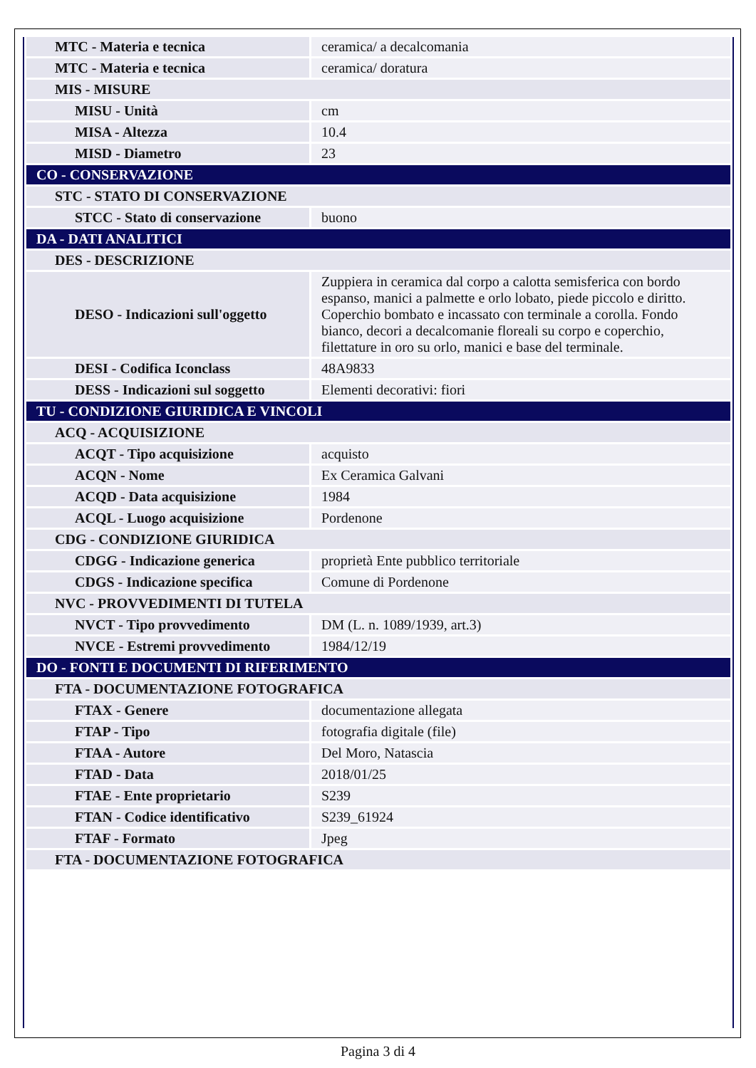| MTC - Materia e tecnica | ceramica/ a decalcomania |
| MTC - Materia e tecnica | ceramica/ doratura |
| MIS - MISURE | |
| MISU - Unità | cm |
| MISA - Altezza | 10.4 |
| MISD - Diametro | 23 |
| CO - CONSERVAZIONE | |
| STC - STATO DI CONSERVAZIONE | |
| STCC - Stato di conservazione | buono |
| DA - DATI ANALITICI | |
| DES - DESCRIZIONE | |
| DESO - Indicazioni sull'oggetto | Zuppiera in ceramica dal corpo a calotta semisferica con bordo espanso, manici a palmette e orlo lobato, piede piccolo e diritto. Coperchio bombato e incassato con terminale a corolla. Fondo bianco, decori a decalcomanie floreali su corpo e coperchio, filettature in oro su orlo, manici e base del terminale. |
| DESI - Codifica Iconclass | 48A9833 |
| DESS - Indicazioni sul soggetto | Elementi decorativi: fiori |
| TU - CONDIZIONE GIURIDICA E VINCOLI | |
| ACQ - ACQUISIZIONE | |
| ACQT - Tipo acquisizione | acquisto |
| ACQN - Nome | Ex Ceramica Galvani |
| ACQD - Data acquisizione | 1984 |
| ACQL - Luogo acquisizione | Pordenone |
| CDG - CONDIZIONE GIURIDICA | |
| CDGG - Indicazione generica | proprietà Ente pubblico territoriale |
| CDGS - Indicazione specifica | Comune di Pordenone |
| NVC - PROVVEDIMENTI DI TUTELA | |
| NVCT - Tipo provvedimento | DM (L. n. 1089/1939, art.3) |
| NVCE - Estremi provvedimento | 1984/12/19 |
| DO - FONTI E DOCUMENTI DI RIFERIMENTO | |
| FTA - DOCUMENTAZIONE FOTOGRAFICA | |
| FTAX - Genere | documentazione allegata |
| FTAP - Tipo | fotografia digitale (file) |
| FTAA - Autore | Del Moro, Natascia |
| FTAD - Data | 2018/01/25 |
| FTAE - Ente proprietario | S239 |
| FTAN - Codice identificativo | S239_61924 |
| FTAF - Formato | Jpeg |
| FTA - DOCUMENTAZIONE FOTOGRAFICA | |
Pagina 3 di 4